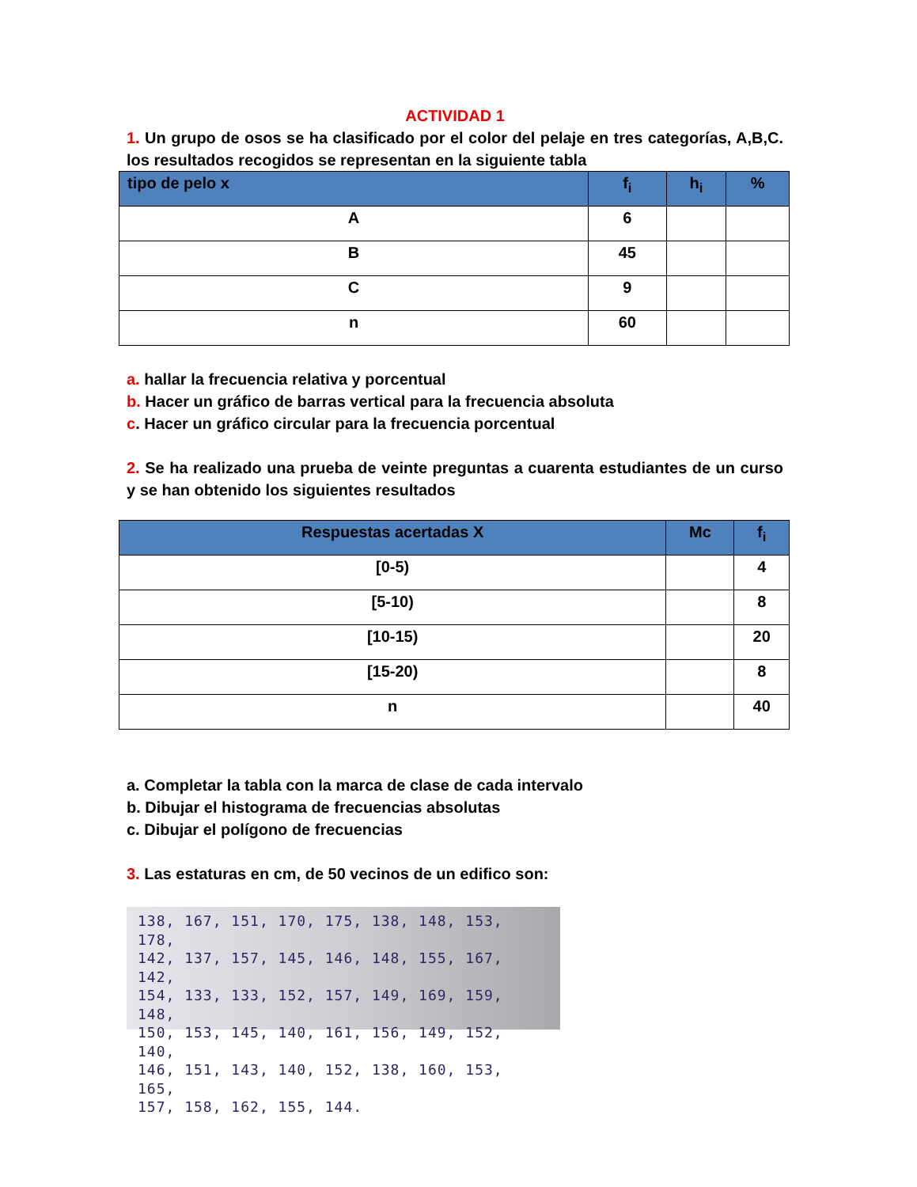ACTIVIDAD 1
1. Un grupo de osos se ha clasificado por el color del pelaje en tres categorías, A,B,C. los resultados recogidos se representan en la siguiente tabla
| tipo de pelo x | f<sub>i</sub> | h<sub>i</sub> | % |
| --- | --- | --- | --- |
| A | 6 | | |
| B | 45 | | |
| C | 9 | | |
| n | 60 | | |
a. hallar la frecuencia relativa y porcentual
b. Hacer un gráfico de barras vertical para la frecuencia absoluta
c. Hacer un gráfico circular para la frecuencia porcentual
2. Se ha realizado una prueba de veinte preguntas a cuarenta estudiantes de un curso y se han obtenido los siguientes resultados
| Respuestas acertadas X | Mc | f<sub>i</sub> |
| --- | --- | --- |
| [0-5) | | 4 |
| [5-10) | | 8 |
| [10-15) | | 20 |
| [15-20) | | 8 |
| n | | 40 |
a. Completar la tabla con la marca de clase de cada intervalo
b. Dibujar el histograma de frecuencias absolutas
c. Dibujar el polígono de frecuencias
3. Las estaturas en cm, de 50 vecinos de un edifico son:
138, 167, 151, 170, 175, 138, 148, 153, 178,
142, 137, 157, 145, 146, 148, 155, 167, 142,
154, 133, 133, 152, 157, 149, 169, 159, 148,
150, 153, 145, 140, 161, 156, 149, 152, 140,
146, 151, 143, 140, 152, 138, 160, 153, 165,
157, 158, 162, 155, 144.